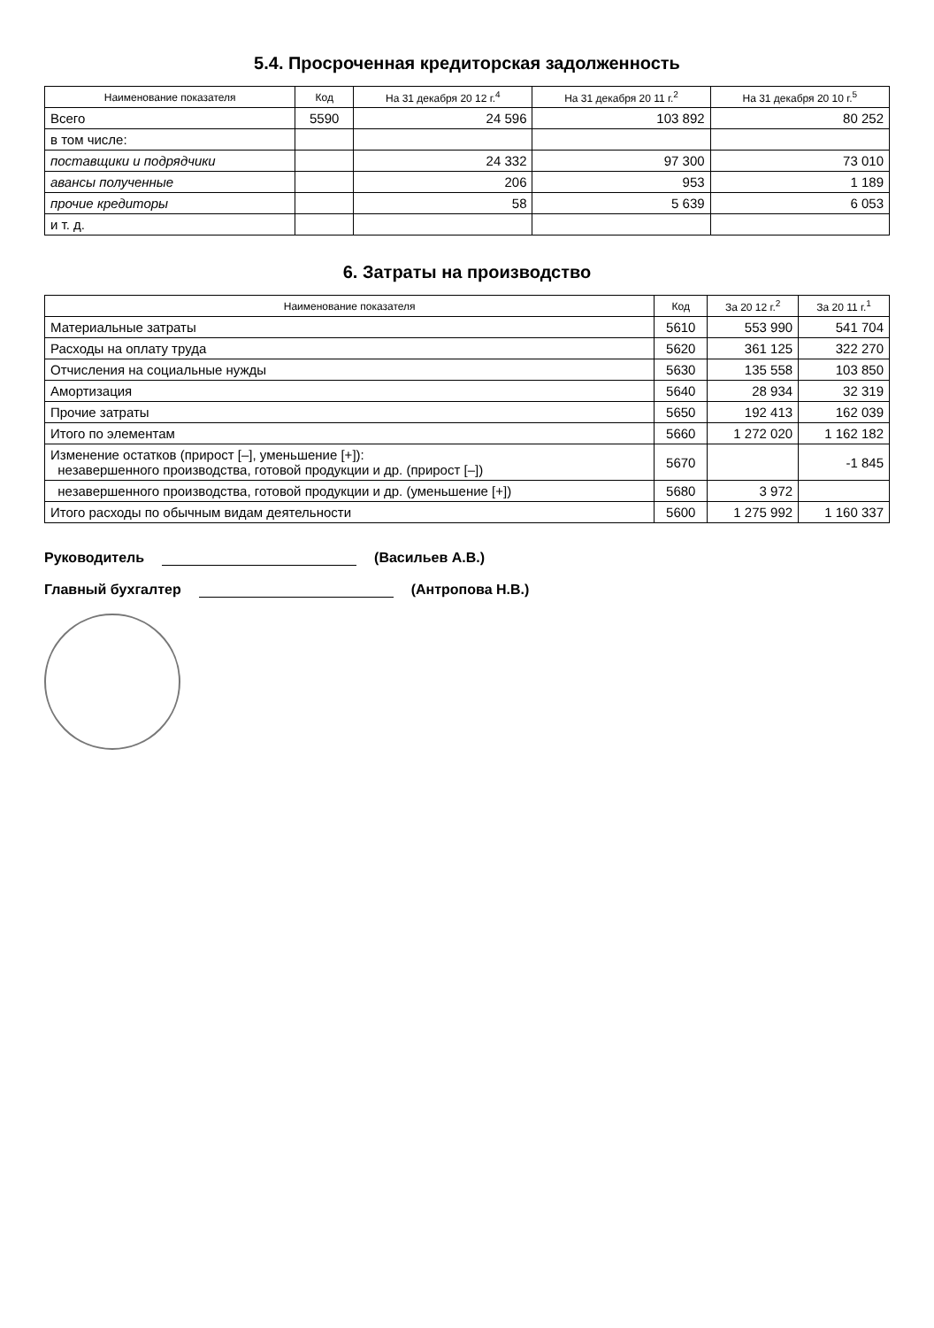5.4. Просроченная кредиторская задолженность
| Наименование показателя | Код | На 31 декабря 20 12 г.<sup>4</sup> | На 31 декабря 20 11 г.<sup>2</sup> | На 31 декабря 20 10 г.<sup>5</sup> |
| --- | --- | --- | --- | --- |
| Всего | 5590 | 24 596 | 103 892 | 80 252 |
| в том числе: | | | | |
| поставщики и подрядчики | | 24 332 | 97 300 | 73 010 |
| авансы полученные | | 206 | 953 | 1 189 |
| прочие кредиторы | | 58 | 5 639 | 6 053 |
| и т. д. | | | | |
6. Затраты на производство
| Наименование показателя | Код | За 20 12 г.<sup>2</sup> | За 20 11 г.<sup>1</sup> |
| --- | --- | --- | --- |
| Материальные затраты | 5610 | 553 990 | 541 704 |
| Расходы на оплату труда | 5620 | 361 125 | 322 270 |
| Отчисления на социальные нужды | 5630 | 135 558 | 103 850 |
| Амортизация | 5640 | 28 934 | 32 319 |
| Прочие затраты | 5650 | 192 413 | 162 039 |
| Итого по элементам | 5660 | 1 272 020 | 1 162 182 |
| Изменение остатков (прирост [–], уменьшение [+]): незавершенного производства, готовой продукции и др. (прирост [–]) | 5670 | | -1 845 |
| незавершенного производства, готовой продукции и др. (уменьшение [+]) | 5680 | 3 972 | |
| Итого расходы по обычным видам деятельности | 5600 | 1 275 992 | 1 160 337 |
Руководитель (Васильев А.В.)
Главный бухгалтер (Антропова Н.В.)